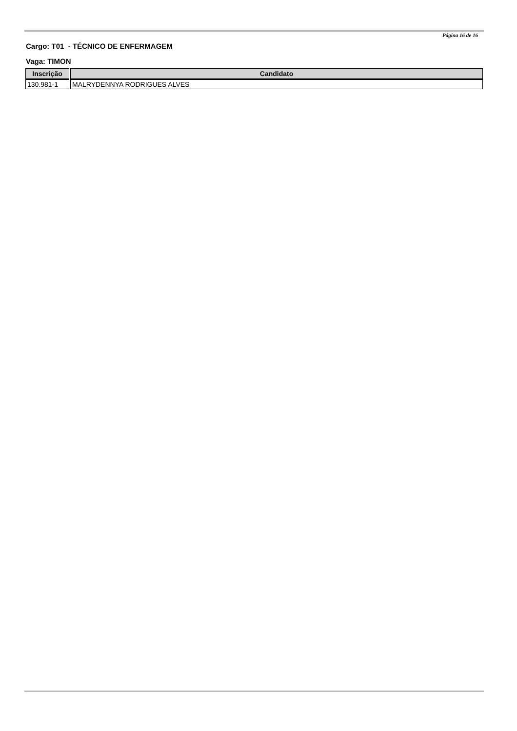Página 16 de 16
Cargo: T01 - TÉCNICO DE ENFERMAGEM
Vaga: TIMON
| Inscrição | Candidato |
| --- | --- |
| 130.981-1 | MALRYDENNYA RODRIGUES ALVES |